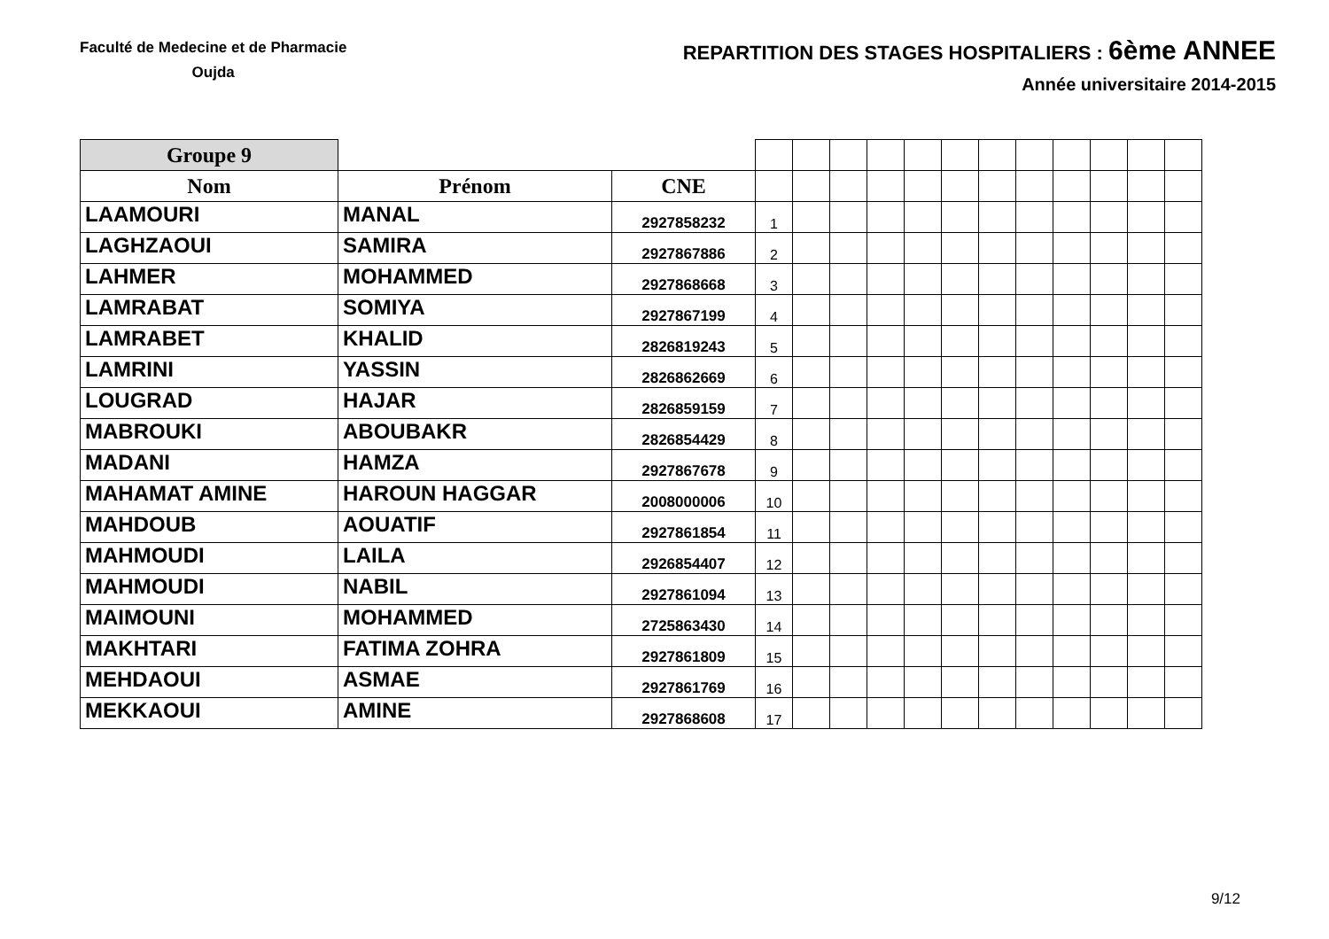Faculté de Medecine et de Pharmacie
Oujda
REPARTITION DES STAGES HOSPITALIERS : 6ème ANNEE
Année universitaire 2014-2015
| Groupe 9 | | | | | | | | | | | | | | |
| Nom | Prénom | CNE | | | | | | | | | | | | |
| LAAMOURI | MANAL | 2927858232 | 1 | | | | | | | | | | | |
| LAGHZAOUI | SAMIRA | 2927867886 | 2 | | | | | | | | | | | |
| LAHMER | MOHAMMED | 2927868668 | 3 | | | | | | | | | | | |
| LAMRABAT | SOMIYA | 2927867199 | 4 | | | | | | | | | | | |
| LAMRABET | KHALID | 2826819243 | 5 | | | | | | | | | | | |
| LAMRINI | YASSIN | 2826862669 | 6 | | | | | | | | | | | |
| LOUGRAD | HAJAR | 2826859159 | 7 | | | | | | | | | | | |
| MABROUKI | ABOUBAKR | 2826854429 | 8 | | | | | | | | | | | |
| MADANI | HAMZA | 2927867678 | 9 | | | | | | | | | | | |
| MAHAMAT AMINE | HAROUN HAGGAR | 2008000006 | 10 | | | | | | | | | | | |
| MAHDOUB | AOUATIF | 2927861854 | 11 | | | | | | | | | | | |
| MAHMOUDI | LAILA | 2926854407 | 12 | | | | | | | | | | | |
| MAHMOUDI | NABIL | 2927861094 | 13 | | | | | | | | | | | |
| MAIMOUNI | MOHAMMED | 2725863430 | 14 | | | | | | | | | | | |
| MAKHTARI | FATIMA ZOHRA | 2927861809 | 15 | | | | | | | | | | | |
| MEHDAOUI | ASMAE | 2927861769 | 16 | | | | | | | | | | | |
| MEKKAOUI | AMINE | 2927868608 | 17 | | | | | | | | | | | |
9/12